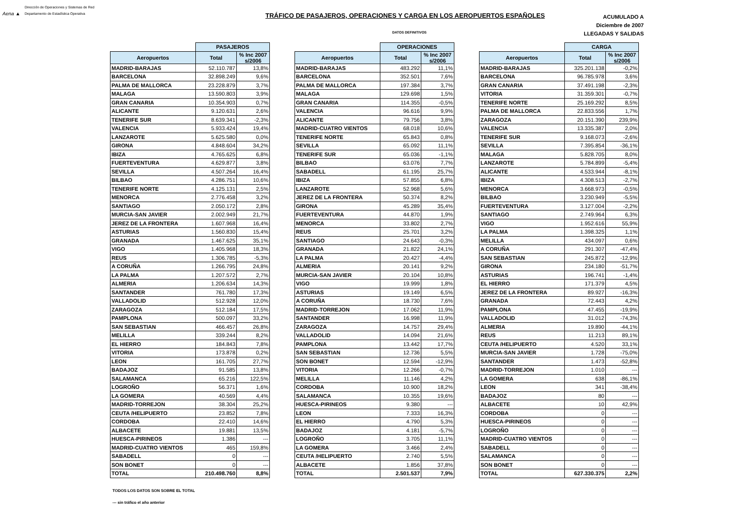Aena ▲
Dirección de Operaciones y Sistemas de Red
Departamento de Estadística Operativa
TRÁFICO DE PASAJEROS, OPERACIONES Y CARGA EN LOS AEROPUERTOS ESPAÑOLES
ACUMULADO A
Diciembre de 2007
LLEGADAS Y SALIDAS
DATOS DEFINITIVOS
| | PASAJEROS | |
| --- | --- | --- |
| Aeropuertos | Total | % Inc 2007 s/2006 |
| MADRID-BARAJAS | 52.110.787 | 13,8% |
| BARCELONA | 32.898.249 | 9,6% |
| PALMA DE MALLORCA | 23.228.879 | 3,7% |
| MALAGA | 13.590.803 | 3,9% |
| GRAN CANARIA | 10.354.903 | 0,7% |
| ALICANTE | 9.120.631 | 2,6% |
| TENERIFE SUR | 8.639.341 | -2,3% |
| VALENCIA | 5.933.424 | 19,4% |
| LANZAROTE | 5.625.580 | 0,0% |
| GIRONA | 4.848.604 | 34,2% |
| IBIZA | 4.765.625 | 6,8% |
| FUERTEVENTURA | 4.629.877 | 3,8% |
| SEVILLA | 4.507.264 | 16,4% |
| BILBAO | 4.286.751 | 10,6% |
| TENERIFE NORTE | 4.125.131 | 2,5% |
| MENORCA | 2.776.458 | 3,2% |
| SANTIAGO | 2.050.172 | 2,8% |
| MURCIA-SAN JAVIER | 2.002.949 | 21,7% |
| JEREZ DE LA FRONTERA | 1.607.968 | 16,4% |
| ASTURIAS | 1.560.830 | 15,4% |
| GRANADA | 1.467.625 | 35,1% |
| VIGO | 1.405.968 | 18,3% |
| REUS | 1.306.785 | -5,3% |
| A CORUÑA | 1.266.795 | 24,8% |
| LA PALMA | 1.207.572 | 2,7% |
| ALMERIA | 1.206.634 | 14,3% |
| SANTANDER | 761.780 | 17,3% |
| VALLADOLID | 512.928 | 12,0% |
| ZARAGOZA | 512.184 | 17,5% |
| PAMPLONA | 500.097 | 33,2% |
| SAN SEBASTIAN | 466.457 | 26,8% |
| MELILLA | 339.244 | 8,2% |
| EL HIERRO | 184.843 | 7,8% |
| VITORIA | 173.878 | 0,2% |
| LEON | 161.705 | 27,7% |
| BADAJOZ | 91.585 | 13,8% |
| SALAMANCA | 65.216 | 122,5% |
| LOGROÑO | 56.371 | 1,6% |
| LA GOMERA | 40.569 | 4,4% |
| MADRID-TORREJON | 38.304 | 25,2% |
| CEUTA /HELIPUERTO | 23.852 | 7,8% |
| CORDOBA | 22.410 | 14,6% |
| ALBACETE | 19.881 | 13,5% |
| HUESCA-PIRINEOS | 1.386 | --- |
| MADRID-CUATRO VIENTOS | 465 | 159,8% |
| SABADELL | 0 | --- |
| SON BONET | 0 | --- |
| TOTAL | 210.498.760 | 8,8% |
| | OPERACIONES | |
| --- | --- | --- |
| Aeropuertos | Total | % Inc 2007 s/2006 |
| MADRID-BARAJAS | 483.292 | 11,1% |
| BARCELONA | 352.501 | 7,6% |
| PALMA DE MALLORCA | 197.384 | 3,7% |
| MALAGA | 129.698 | 1,5% |
| GRAN CANARIA | 114.355 | -0,5% |
| VALENCIA | 96.616 | 9,9% |
| ALICANTE | 79.756 | 3,8% |
| MADRID-CUATRO VIENTOS | 68.018 | 10,6% |
| TENERIFE NORTE | 65.843 | 0,8% |
| SEVILLA | 65.092 | 11,1% |
| TENERIFE SUR | 65.036 | -1,1% |
| BILBAO | 63.076 | 7,7% |
| SABADELL | 61.195 | 25,7% |
| IBIZA | 57.855 | 6,8% |
| LANZAROTE | 52.968 | 5,6% |
| JEREZ DE LA FRONTERA | 50.374 | 8,2% |
| GIRONA | 45.289 | 35,4% |
| FUERTEVENTURA | 44.870 | 1,9% |
| MENORCA | 33.802 | 2,7% |
| REUS | 25.701 | 3,2% |
| SANTIAGO | 24.643 | -0,3% |
| GRANADA | 21.822 | 24,1% |
| LA PALMA | 20.427 | -4,4% |
| ALMERIA | 20.141 | 9,2% |
| MURCIA-SAN JAVIER | 20.104 | 10,8% |
| VIGO | 19.999 | 1,8% |
| ASTURIAS | 19.149 | 6,5% |
| A CORUÑA | 18.730 | 7,6% |
| MADRID-TORREJON | 17.062 | 11,9% |
| SANTANDER | 16.998 | 11,9% |
| ZARAGOZA | 14.757 | 29,4% |
| VALLADOLID | 14.094 | 21,6% |
| PAMPLONA | 13.442 | 17,7% |
| SAN SEBASTIAN | 12.736 | 5,5% |
| SON BONET | 12.594 | -12,9% |
| VITORIA | 12.266 | -0,7% |
| MELILLA | 11.146 | 4,2% |
| CORDOBA | 10.900 | 18,2% |
| SALAMANCA | 10.355 | 19,6% |
| HUESCA-PIRINEOS | 9.380 | --- |
| LEON | 7.333 | 16,3% |
| EL HIERRO | 4.790 | 5,3% |
| BADAJOZ | 4.181 | -5,7% |
| LOGROÑO | 3.705 | 11,1% |
| LA GOMERA | 3.466 | 2,4% |
| CEUTA /HELIPUERTO | 2.740 | 5,5% |
| ALBACETE | 1.856 | 37,8% |
| TOTAL | 2.501.537 | 7,9% |
| | CARGA | |
| --- | --- | --- |
| Aeropuertos | Total | % Inc 2007 s/2006 |
| MADRID-BARAJAS | 325.201.138 | -0,2% |
| BARCELONA | 96.785.978 | 3,6% |
| GRAN CANARIA | 37.491.198 | -2,3% |
| VITORIA | 31.359.301 | -0,7% |
| TENERIFE NORTE | 25.169.292 | 8,5% |
| PALMA DE MALLORCA | 22.833.556 | 1,7% |
| ZARAGOZA | 20.151.390 | 239,9% |
| VALENCIA | 13.335.387 | 2,0% |
| TENERIFE SUR | 9.168.073 | -2,6% |
| SEVILLA | 7.395.854 | -36,1% |
| MALAGA | 5.828.705 | 8,0% |
| LANZAROTE | 5.784.899 | -5,4% |
| ALICANTE | 4.533.944 | -8,1% |
| IBIZA | 4.308.513 | -2,7% |
| MENORCA | 3.668.973 | -0,5% |
| BILBAO | 3.230.949 | -5,5% |
| FUERTEVENTURA | 3.127.004 | -2,2% |
| SANTIAGO | 2.749.964 | 6,3% |
| VIGO | 1.952.616 | 55,9% |
| LA PALMA | 1.398.325 | 1,1% |
| MELILLA | 434.097 | 0,6% |
| A CORUÑA | 291.307 | -47,4% |
| SAN SEBASTIAN | 245.872 | -12,9% |
| GIRONA | 234.180 | -51,7% |
| ASTURIAS | 196.741 | -1,4% |
| EL HIERRO | 171.379 | 4,5% |
| JEREZ DE LA FRONTERA | 89.927 | -16,3% |
| GRANADA | 72.443 | 4,2% |
| PAMPLONA | 47.455 | -19,9% |
| VALLADOLID | 31.012 | -74,3% |
| ALMERIA | 19.890 | -44,1% |
| REUS | 11.213 | 89,1% |
| CEUTA /HELIPUERTO | 4.520 | 33,1% |
| MURCIA-SAN JAVIER | 1.728 | -75,0% |
| SANTANDER | 1.473 | -52,8% |
| MADRID-TORREJON | 1.010 | --- |
| LA GOMERA | 638 | -86,1% |
| LEON | 341 | -38,4% |
| BADAJOZ | 80 | --- |
| ALBACETE | 10 | 42,9% |
| CORDOBA | 0 | --- |
| HUESCA-PIRINEOS | 0 | --- |
| LOGROÑO | 0 | --- |
| MADRID-CUATRO VIENTOS | 0 | --- |
| SABADELL | 0 | --- |
| SALAMANCA | 0 | --- |
| SON BONET | 0 | --- |
| TOTAL | 627.330.375 | 2,2% |
TODOS LOS DATOS SON SOBRE EL TOTAL
--- sin tráfico el año anterior